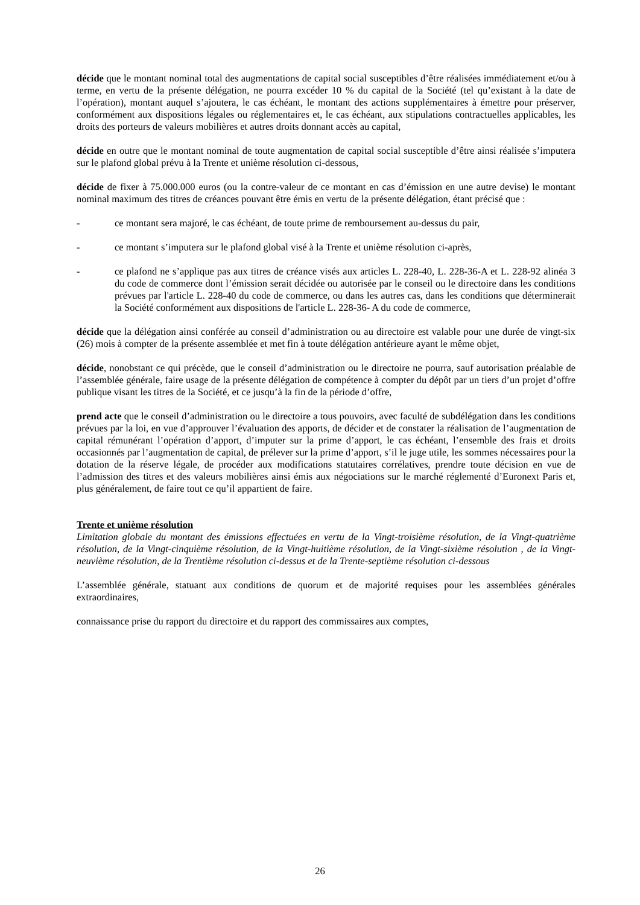décide que le montant nominal total des augmentations de capital social susceptibles d’être réalisées immédiatement et/ou à terme, en vertu de la présente délégation, ne pourra excéder 10 % du capital de la Société (tel qu’existant à la date de l’opération), montant auquel s’ajoutera, le cas échéant, le montant des actions supplémentaires à émettre pour préserver, conformément aux dispositions légales ou réglementaires et, le cas échéant, aux stipulations contractuelles applicables, les droits des porteurs de valeurs mobilières et autres droits donnant accès au capital,
décide en outre que le montant nominal de toute augmentation de capital social susceptible d’être ainsi réalisée s’imputera sur le plafond global prévu à la Trente et unième résolution ci-dessous,
décide de fixer à 75.000.000 euros (ou la contre-valeur de ce montant en cas d’émission en une autre devise) le montant nominal maximum des titres de créances pouvant être émis en vertu de la présente délégation, étant précisé que :
- ce montant sera majoré, le cas échéant, de toute prime de remboursement au-dessus du pair,
- ce montant s’imputera sur le plafond global visé à la Trente et unième résolution ci-après,
- ce plafond ne s’applique pas aux titres de créance visés aux articles L. 228-40, L. 228-36-A et L. 228-92 alinéa 3 du code de commerce dont l’émission serait décidée ou autorisée par le conseil ou le directoire dans les conditions prévues par l'article L. 228-40 du code de commerce, ou dans les autres cas, dans les conditions que déterminerait la Société conformément aux dispositions de l'article L. 228-36- A du code de commerce,
décide que la délégation ainsi conférée au conseil d’administration ou au directoire est valable pour une durée de vingt-six (26) mois à compter de la présente assemblée et met fin à toute délégation antérieure ayant le même objet,
décide, nonobstant ce qui précède, que le conseil d’administration ou le directoire ne pourra, sauf autorisation préalable de l’assemblée générale, faire usage de la présente délégation de compétence à compter du dépôt par un tiers d’un projet d’offre publique visant les titres de la Société, et ce jusqu’à la fin de la période d’offre,
prend acte que le conseil d’administration ou le directoire a tous pouvoirs, avec faculté de subdélégation dans les conditions prévues par la loi, en vue d’approuver l’évaluation des apports, de décider et de constater la réalisation de l’augmentation de capital rémunérant l’opération d’apport, d’imputer sur la prime d’apport, le cas échéant, l’ensemble des frais et droits occasionnés par l’augmentation de capital, de prélever sur la prime d’apport, s’il le juge utile, les sommes nécessaires pour la dotation de la réserve légale, de procéder aux modifications statutaires corrélatives, prendre toute décision en vue de l’admission des titres et des valeurs mobilières ainsi émis aux négociations sur le marché réglementé d’Euronext Paris et, plus généralement, de faire tout ce qu’il appartient de faire.
Trente et unième résolution
Limitation globale du montant des émissions effectuées en vertu de la Vingt-troisième résolution, de la Vingt-quatrième résolution, de la Vingt-cinquième résolution, de la Vingt-huitième résolution, de la Vingt-sixième résolution , de la Vingt-neuvième résolution, de la Trentième résolution ci-dessus et de la Trente-septième résolution ci-dessous
L’assemblée générale, statuant aux conditions de quorum et de majorité requises pour les assemblées générales extraordinaires,
connaissance prise du rapport du directoire et du rapport des commissaires aux comptes,
26